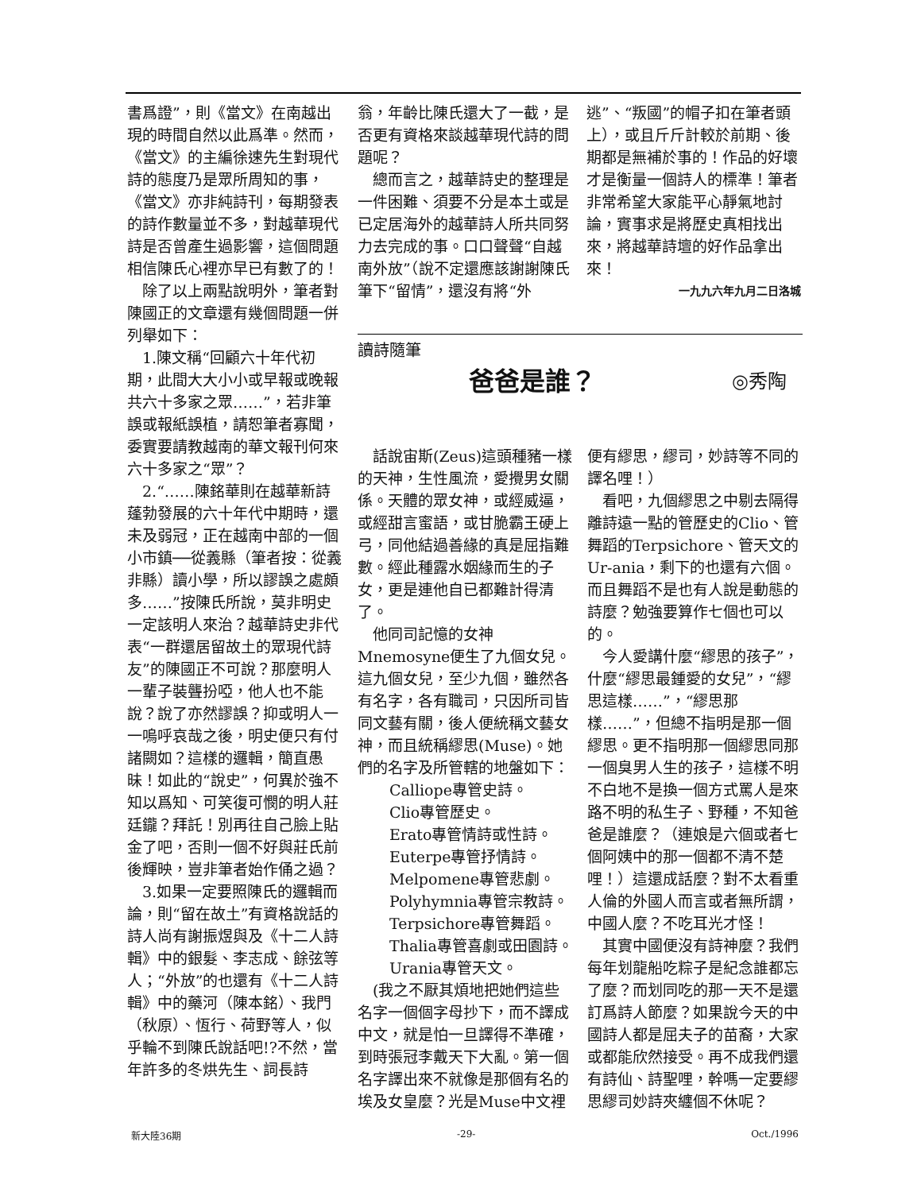書爲證”，則《當文》在南越出現的時間自然以此爲準。然而，《當文》的主編徐速先生對現代詩的態度乃是眾所周知的事，《當文》亦非純詩刊，每期發表的詩作數量並不多，對越華現代詩是否曾產生過影響，這個問題相信陳氏心裡亦早已有數了的！
　除了以上兩點說明外，筆者對陳國正的文章還有幾個問題一併列舉如下：
　1.陳文稱“回顧六十年代初期，此間大大小小或早報或晚報共六十多家之眾……”，若非筆誤或報紙誤植，請恕筆者寡聞，委實要請教越南的華文報刊何來六十多家之“眾”？
　2.“……陳銘華則在越華新詩蓬勃發展的六十年代中期時，還未及弱冠，正在越南中部的一個小市鎮──從義縣（筆者按：從義非縣）讀小學，所以謬誤之處頗多……”按陳氏所說，莫非明史一定該明人來治？越華詩史非代表“一群還居留故土的眾現代詩友”的陳國正不可說？那麼明人一輩子裝聾扮啞，他人也不能說？說了亦然謬誤？抑或明人一一嗚呼哀哉之後，明史便只有付諸闕如？這樣的邏輯，簡直愚昧！如此的“說史”，何異於強不知以爲知、可笑復可憫的明人莊廷鑨？拜託！別再往自己臉上貼金了吧，否則一個不好與莊氏前後輝映，豈非筆者始作俑之過？
　3.如果一定要照陳氏的邏輯而論，則“留在故土”有資格說話的詩人尚有謝振煜與及《十二人詩輯》中的銀髮、李志成、餘弦等人；“外放”的也還有《十二人詩輯》中的藥河（陳本銘）、我門（秋原）、恆行、荷野等人，似乎輪不到陳氏說話吧!?不然，當年許多的冬烘先生、詞長詩
翁，年齡比陳氏還大了一截，是否更有資格來談越華現代詩的問題呢？
　總而言之，越華詩史的整理是一件困難、須要不分是本土或是已定居海外的越華詩人所共同努力去完成的事。口口聲聲“自越南外放”（說不定還應該謝謝陳氏筆下“留情”，還沒有將“外
逃”、“叛國”的帽子扣在筆者頭上），或且斤斤計較於前期、後期都是無補於事的！作品的好壞才是衡量一個詩人的標準！筆者非常希望大家能平心靜氣地討論，實事求是將歷史真相找出來，將越華詩壇的好作品拿出來！
一九九六年九月二日洛城
讀詩隨筆
爸爸是誰？
◎秀陶
　話說宙斯(Zeus)這頭種豬一樣的天神，生性風流，愛攪男女關係。天體的眾女神，或經威逼，或經甜言蜜語，或甘脆霸王硬上弓，同他結過善緣的真是屈指難數。經此種露水姻緣而生的子女，更是連他自已都難計得清了。
　他同司記憶的女神Mnemosyne便生了九個女兒。這九個女兒，至少九個，雖然各有名字，各有職司，只因所司皆同文藝有關，後人便統稱文藝女神，而且統稱繆思(Muse)。她們的名字及所管轄的地盤如下：
Calliope專管史詩。
Clio專管歷史。
Erato專管情詩或性詩。
Euterpe專管抒情詩。
Melpomene專管悲劇。
Polyhymnia專管宗教詩。
Terpsichore專管舞蹈。
Thalia專管喜劇或田園詩。
Urania專管天文。
　(我之不厭其煩地把她們這些名字一個個字母抄下，而不譯成中文，就是怕一旦譯得不準確，到時張冠李戴天下大亂。第一個名字譯出來不就像是那個有名的埃及女皇麼？光是Muse中文裡
便有繆思，繆司，妙詩等不同的譯名哩！）
　看吧，九個繆思之中剔去隔得離詩遠一點的管歷史的Clio、管舞蹈的Terpsichore、管天文的Ur-ania，剩下的也還有六個。而且舞蹈不是也有人說是動態的詩麼？勉強要算作七個也可以的。
　今人愛講什麼“繆思的孩子”，什麼“繆思最鍾愛的女兒”，“繆思這樣……”，“繆思那樣……”，但總不指明是那一個繆思。更不指明那一個繆思同那一個臭男人生的孩子，這樣不明不白地不是換一個方式罵人是來路不明的私生子、野種，不知爸爸是誰麼？（連娘是六個或者七個阿姨中的那一個都不清不楚哩！）這還成話麼？對不太看重人倫的外國人而言或者無所謂，中國人麼？不吃耳光才怪！
　其實中國便沒有詩神麼？我們每年划龍船吃粽子是紀念誰都忘了麼？而划同吃的那一天不是還訂爲詩人節麼？如果說今天的中國詩人都是屈夫子的苗裔，大家或都能欣然接受。再不成我們還有詩仙、詩聖哩，幹嗎一定要繆思繆司妙詩夾纏個不休呢？
新大陸36期 -29- Oct./1996